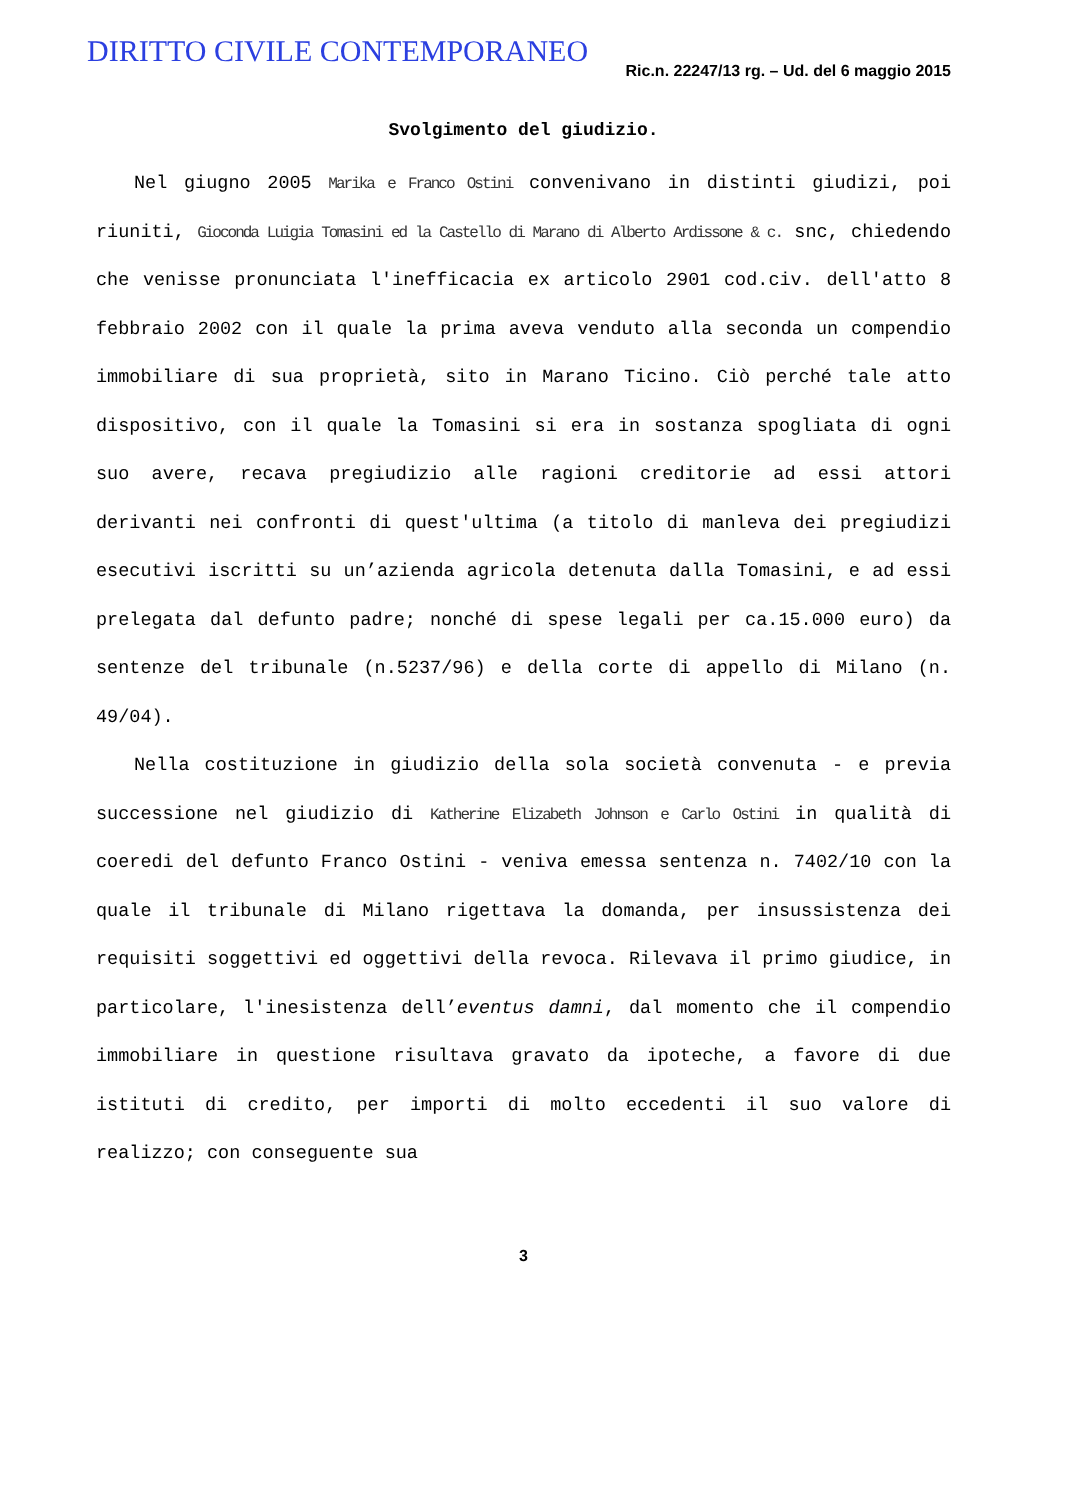DIRITTO CIVILE CONTEMPORANEO
Ric.n. 22247/13 rg. – Ud. del 6 maggio 2015
Svolgimento del giudizio.
Nel giugno 2005 Marika e Franco Ostini convenivano in distinti giudizi, poi riuniti, Gioconda Luigia Tomasini ed la Castello di Marano di Alberto Ardissone & c. snc, chiedendo che venisse pronunciata l'inefficacia ex articolo 2901 cod.civ. dell'atto 8 febbraio 2002 con il quale la prima aveva venduto alla seconda un compendio immobiliare di sua proprietà, sito in Marano Ticino. Ciò perché tale atto dispositivo, con il quale la Tomasini si era in sostanza spogliata di ogni suo avere, recava pregiudizio alle ragioni creditorie ad essi attori derivanti nei confronti di quest'ultima (a titolo di manleva dei pregiudizi esecutivi iscritti su un’azienda agricola detenuta dalla Tomasini, e ad essi prelegata dal defunto padre; nonché di spese legali per ca.15.000 euro) da sentenze del tribunale (n.5237/96) e della corte di appello di Milano (n. 49/04).
Nella costituzione in giudizio della sola società convenuta - e previa successione nel giudizio di Katherine Elizabeth Johnson e Carlo Ostini in qualità di coeredi del defunto Franco Ostini - veniva emessa sentenza n. 7402/10 con la quale il tribunale di Milano rigettava la domanda, per insussistenza dei requisiti soggettivi ed oggettivi della revoca. Rilevava il primo giudice, in particolare, l'inesistenza dell’eventus damni, dal momento che il compendio immobiliare in questione risultava gravato da ipoteche, a favore di due istituti di credito, per importi di molto eccedenti il suo valore di realizzo; con conseguente sua
3